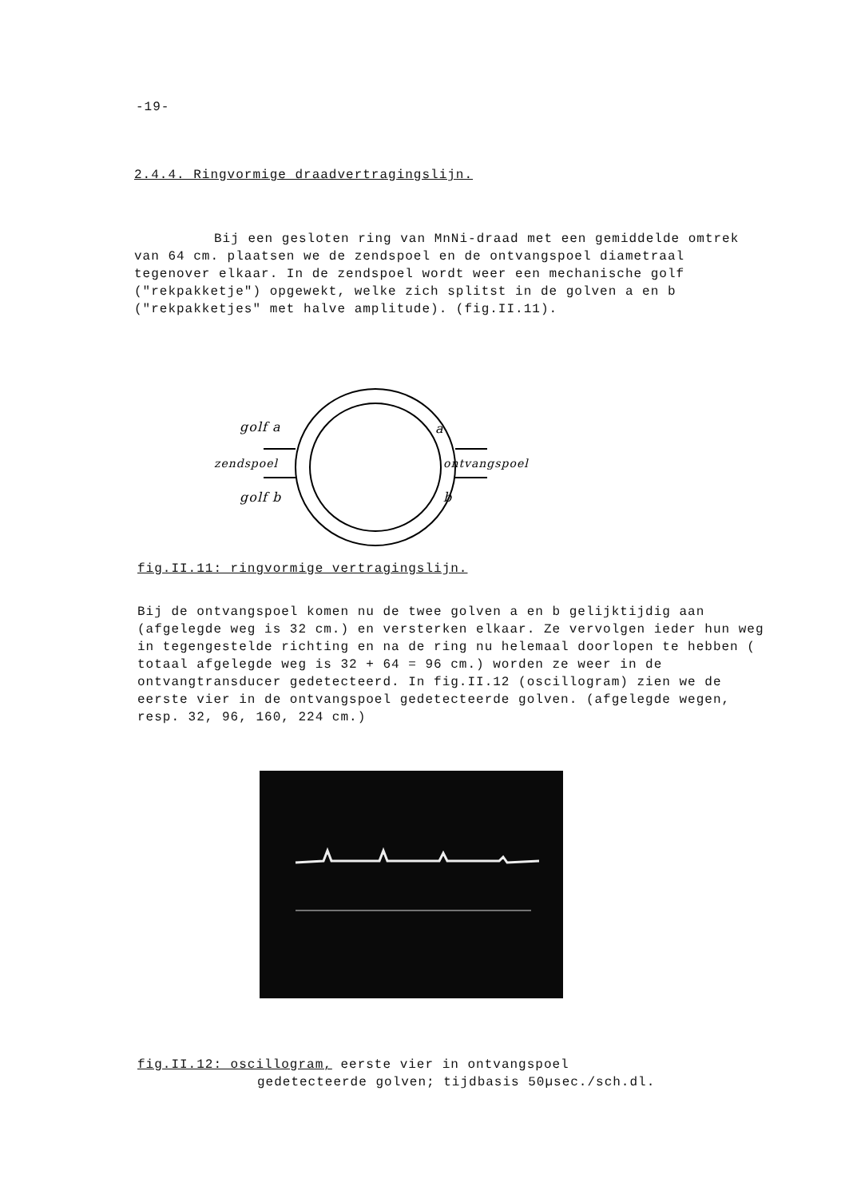-19-
2.4.4. Ringvormige draadvertragingslijn.
Bij een gesloten ring van MnNi-draad met een gemiddelde omtrek van 64 cm. plaatsen we de zendspoel en de ontvangspoel diametraal tegenover elkaar. In de zendspoel wordt weer een mechanische golf ("rekpakketje") opgewekt, welke zich splitst in de golven a en b ("rekpakketjes" met halve amplitude). (fig.II.11).
golf a
zendspoel
golf b
a
ontvangspoel
b
fig.II.11: ringvormige vertragingslijn.
Bij de ontvangspoel komen nu de twee golven a en b gelijktijdig aan (afgelegde weg is 32 cm.) en versterken elkaar. Ze vervolgen ieder hun weg in tegengestelde richting en na de ring nu helemaal doorlopen te hebben ( totaal afgelegde weg is 32 + 64 = 96 cm.) worden ze weer in de ontvangtransducer gedetecteerd. In fig.II.12 (oscillogram) zien we de eerste vier in de ontvangspoel gedetecteerde golven. (afgelegde wegen, resp. 32, 96, 160, 224 cm.)
fig.II.12: oscillogram, eerste vier in ontvangspoel
gedetecteerde golven; tijdbasis 50µsec./sch.dl.